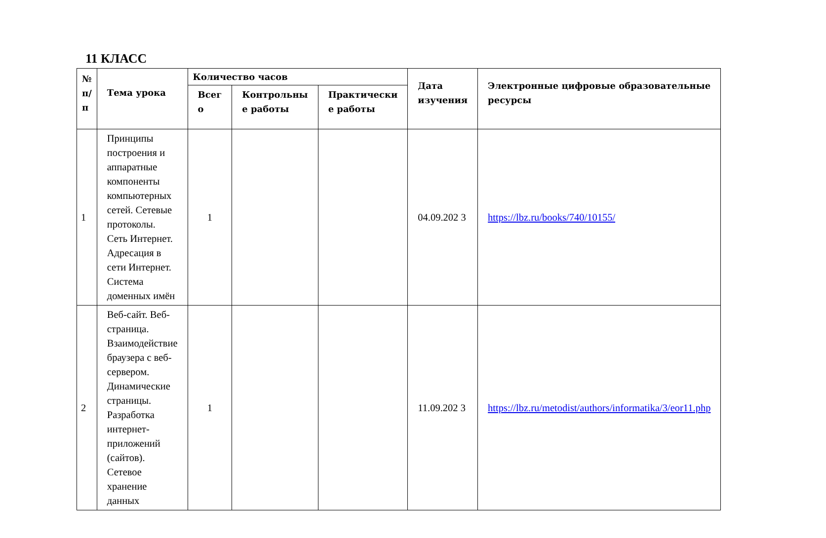11 КЛАСС
| № п/ п | Тема урока | Количество часов | | | Дата изучения | Электронные цифровые образовательные ресурсы |
| --- | --- | --- | --- | --- | --- | --- |
| | | Всег о | Контрольны е работы | Практически е работы | | |
| 1 | Принципы построения и аппаратные компоненты компьютерных сетей. Сетевые протоколы. Сеть Интернет. Адресация в сети Интернет. Система доменных имён | 1 | | | 04.09.202 3 | https://lbz.ru/books/740/10155/ |
| 2 | Веб-сайт. Веб-страница. Взаимодействие браузера с веб-сервером. Динамические страницы. Разработка интернет-приложений (сайтов). Сетевое хранение данных | 1 | | | 11.09.202 3 | https://lbz.ru/metodist/authors/informatika/3/eor11.php |